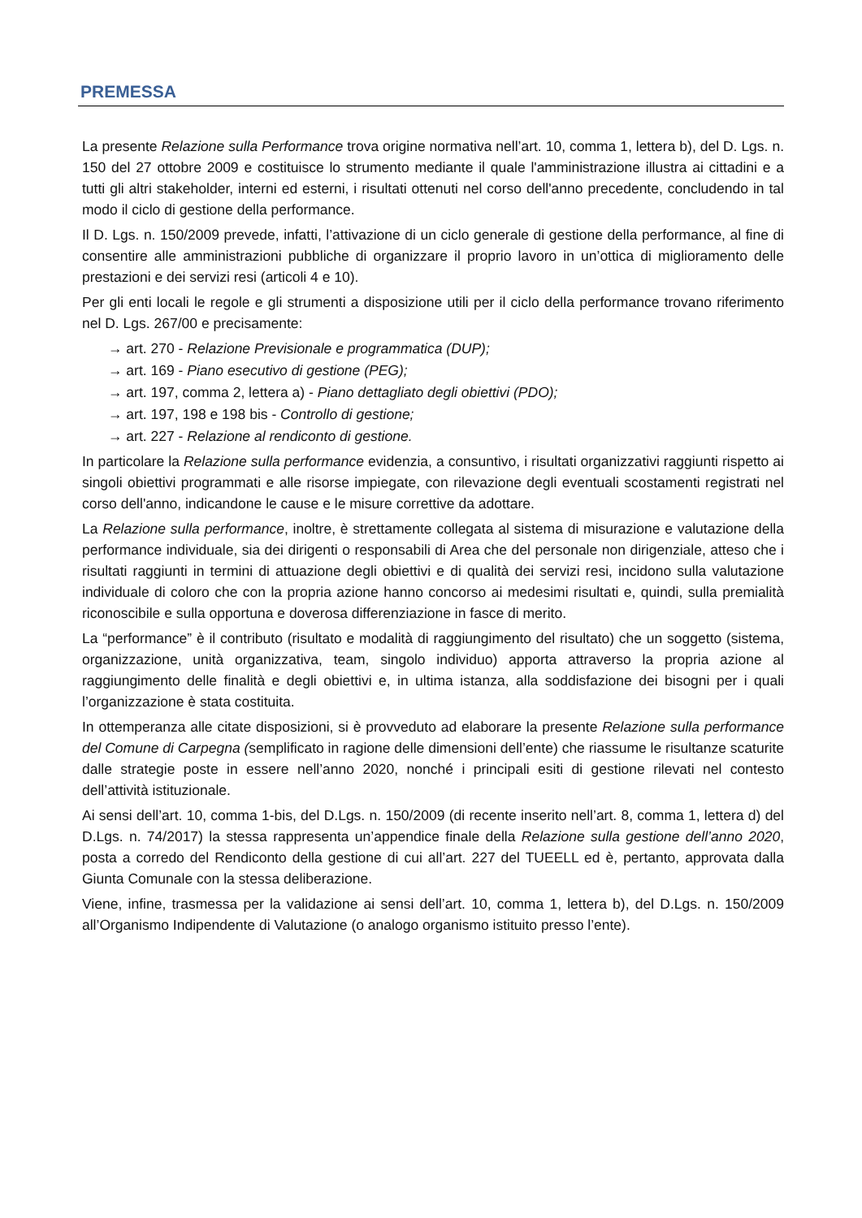PREMESSA
La presente Relazione sulla Performance trova origine normativa nell’art. 10, comma 1, lettera b), del D. Lgs. n. 150 del 27 ottobre 2009 e costituisce lo strumento mediante il quale l'amministrazione illustra ai cittadini e a tutti gli altri stakeholder, interni ed esterni, i risultati ottenuti nel corso dell'anno precedente, concludendo in tal modo il ciclo di gestione della performance.
Il D. Lgs. n. 150/2009 prevede, infatti, l’attivazione di un ciclo generale di gestione della performance, al fine di consentire alle amministrazioni pubbliche di organizzare il proprio lavoro in un’ottica di miglioramento delle prestazioni e dei servizi resi (articoli 4 e 10).
Per gli enti locali le regole e gli strumenti a disposizione utili per il ciclo della performance trovano riferimento nel D. Lgs. 267/00 e precisamente:
→ art. 270 - Relazione Previsionale e programmatica (DUP);
→ art. 169 - Piano esecutivo di gestione (PEG);
→ art. 197, comma 2, lettera a) - Piano dettagliato degli obiettivi (PDO);
→ art. 197, 198 e 198 bis - Controllo di gestione;
→ art. 227 - Relazione al rendiconto di gestione.
In particolare la Relazione sulla performance evidenzia, a consuntivo, i risultati organizzativi raggiunti rispetto ai singoli obiettivi programmati e alle risorse impiegate, con rilevazione degli eventuali scostamenti registrati nel corso dell'anno, indicandone le cause e le misure correttive da adottare.
La Relazione sulla performance, inoltre, è strettamente collegata al sistema di misurazione e valutazione della performance individuale, sia dei dirigenti o responsabili di Area che del personale non dirigenziale, atteso che i risultati raggiunti in termini di attuazione degli obiettivi e di qualità dei servizi resi, incidono sulla valutazione individuale di coloro che con la propria azione hanno concorso ai medesimi risultati e, quindi, sulla premialità riconoscibile e sulla opportuna e doverosa differenziazione in fasce di merito.
La “performance” è il contributo (risultato e modalità di raggiungimento del risultato) che un soggetto (sistema, organizzazione, unità organizzativa, team, singolo individuo) apporta attraverso la propria azione al raggiungimento delle finalità e degli obiettivi e, in ultima istanza, alla soddisfazione dei bisogni per i quali l’organizzazione è stata costituita.
In ottemperanza alle citate disposizioni, si è provveduto ad elaborare la presente Relazione sulla performance del Comune di Carpegna (semplificato in ragione delle dimensioni dell’ente) che riassume le risultanze scaturite dalle strategie poste in essere nell’anno 2020, nonché i principali esiti di gestione rilevati nel contesto dell’attività istituzionale.
Ai sensi dell’art. 10, comma 1-bis, del D.Lgs. n. 150/2009 (di recente inserito nell’art. 8, comma 1, lettera d) del D.Lgs. n. 74/2017) la stessa rappresenta un’appendice finale della Relazione sulla gestione dell’anno 2020, posta a corredo del Rendiconto della gestione di cui all’art. 227 del TUEELL ed è, pertanto, approvata dalla Giunta Comunale con la stessa deliberazione.
Viene, infine, trasmessa per la validazione ai sensi dell’art. 10, comma 1, lettera b), del D.Lgs. n. 150/2009 all’Organismo Indipendente di Valutazione (o analogo organismo istituito presso l’ente).